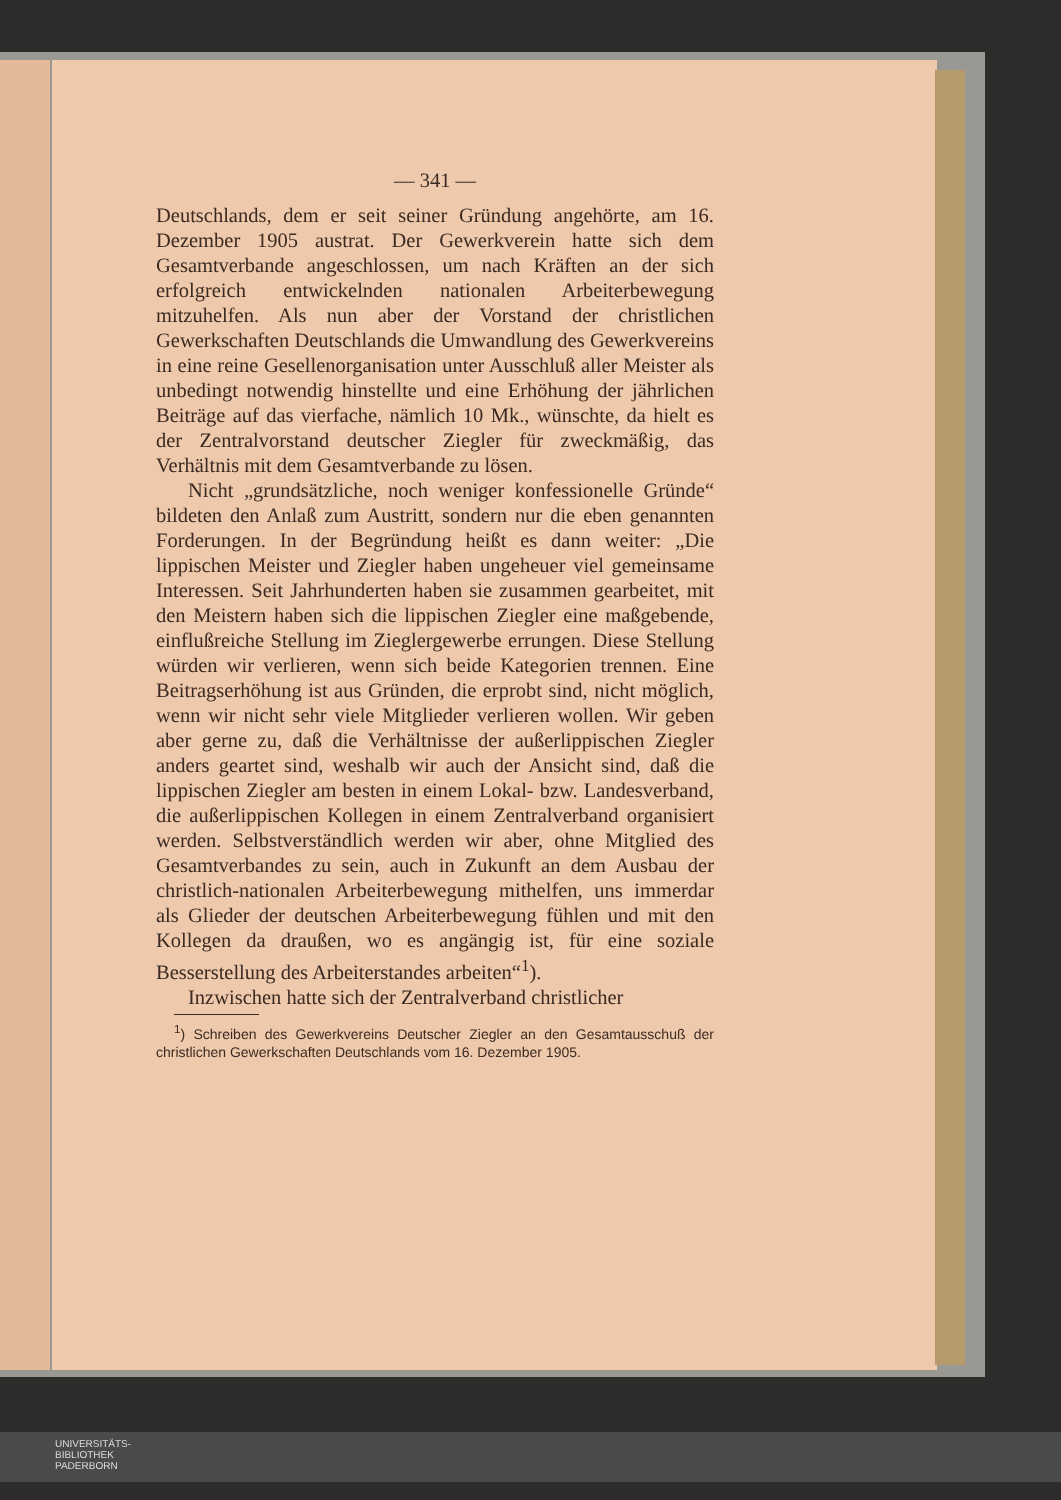— 341 —
Deutschlands, dem er seit seiner Gründung angehörte, am 16. Dezember 1905 austrat. Der Gewerkverein hatte sich dem Gesamtverbande angeschlossen, um nach Kräften an der sich erfolgreich entwickelnden nationalen Arbeiterbewegung mitzuhelfen. Als nun aber der Vorstand der christlichen Gewerkschaften Deutschlands die Umwandlung des Gewerkvereins in eine reine Gesellenorganisation unter Ausschluß aller Meister als unbedingt notwendig hinstellte und eine Erhöhung der jährlichen Beiträge auf das vierfache, nämlich 10 Mk., wünschte, da hielt es der Zentralvorstand deutscher Ziegler für zweckmäßig, das Verhältnis mit dem Gesamtverbande zu lösen.
Nicht „grundsätzliche, noch weniger konfessionelle Gründe“ bildeten den Anlaß zum Austritt, sondern nur die eben genannten Forderungen. In der Begründung heißt es dann weiter: „Die lippischen Meister und Ziegler haben ungeheuer viel gemeinsame Interessen. Seit Jahrhunderten haben sie zusammen gearbeitet, mit den Meistern haben sich die lippischen Ziegler eine maßgebende, einflußreiche Stellung im Zieglergewerbe errungen. Diese Stellung würden wir verlieren, wenn sich beide Kategorien trennen. Eine Beitragserhöhung ist aus Gründen, die erprobt sind, nicht möglich, wenn wir nicht sehr viele Mitglieder verlieren wollen. Wir geben aber gerne zu, daß die Verhältnisse der außerlippischen Ziegler anders geartet sind, weshalb wir auch der Ansicht sind, daß die lippischen Ziegler am besten in einem Lokal- bzw. Landesverband, die außerlippischen Kollegen in einem Zentralverband organisiert werden. Selbstverständlich werden wir aber, ohne Mitglied des Gesamtverbandes zu sein, auch in Zukunft an dem Ausbau der christlich-nationalen Arbeiterbewegung mithelfen, uns immerdar als Glieder der deutschen Arbeiterbewegung fühlen und mit den Kollegen da draußen, wo es angängig ist, für eine soziale Besserstellung des Arbeiterstandes arbeiten“<sup>1</sup>).
Inzwischen hatte sich der Zentralverband christlicher
<sup>1</sup>) Schreiben des Gewerkvereins Deutscher Ziegler an den Gesamtausschuß der christlichen Gewerkschaften Deutschlands vom 16. Dezember 1905.
UNIVERSITÄTS-
BIBLIOTHEK
PADERBORN